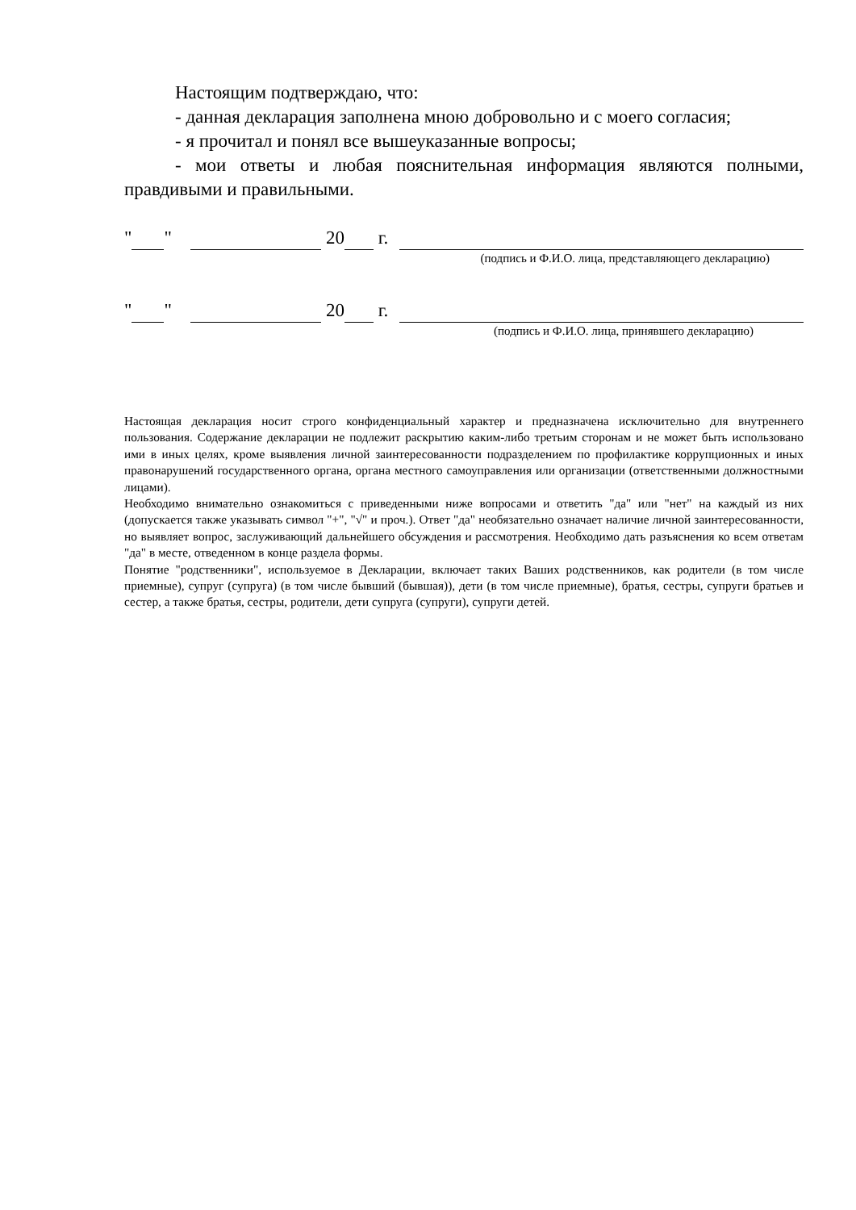Настоящим подтверждаю, что:
- данная декларация заполнена мною добровольно и с моего согласия;
- я прочитал и понял все вышеуказанные вопросы;
- мои ответы и любая пояснительная информация являются полными, правдивыми и правильными.
" " 20 г.
(подпись и Ф.И.О. лица, представляющего декларацию)
" " 20 г.
(подпись и Ф.И.О. лица, принявшего декларацию)
Настоящая декларация носит строго конфиденциальный характер и предназначена исключительно для внутреннего пользования. Содержание декларации не подлежит раскрытию каким-либо третьим сторонам и не может быть использовано ими в иных целях, кроме выявления личной заинтересованности подразделением по профилактике коррупционных и иных правонарушений государственного органа, органа местного самоуправления или организации (ответственными должностными лицами).
Необходимо внимательно ознакомиться с приведенными ниже вопросами и ответить "да" или "нет" на каждый из них (допускается также указывать символ "+", "√" и проч.). Ответ "да" необязательно означает наличие личной заинтересованности, но выявляет вопрос, заслуживающий дальнейшего обсуждения и рассмотрения. Необходимо дать разъяснения ко всем ответам "да" в месте, отведенном в конце раздела формы.
Понятие "родственники", используемое в Декларации, включает таких Ваших родственников, как родители (в том числе приемные), супруг (супруга) (в том числе бывший (бывшая)), дети (в том числе приемные), братья, сестры, супруги братьев и сестер, а также братья, сестры, родители, дети супруга (супруги), супруги детей.